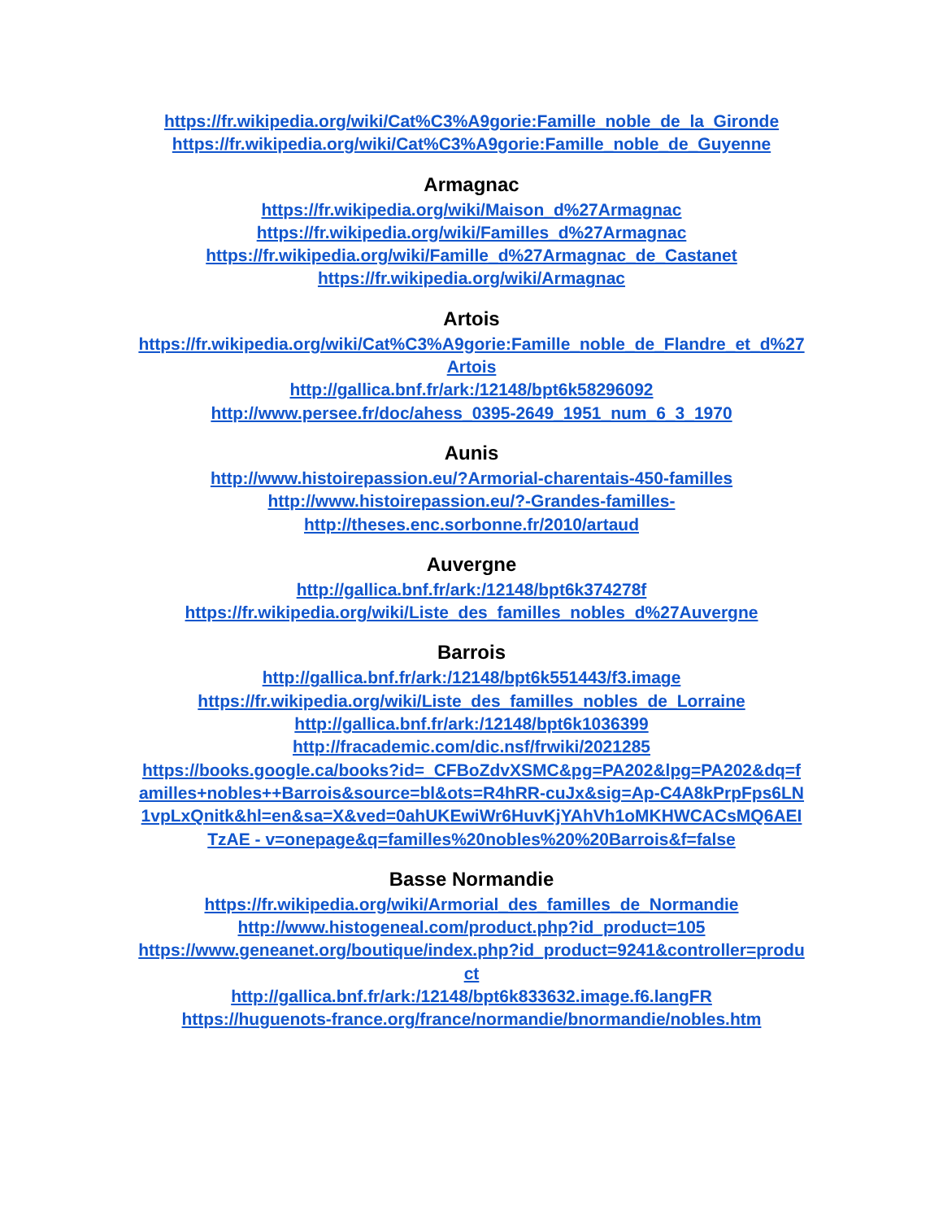https://fr.wikipedia.org/wiki/Cat%C3%A9gorie:Famille_noble_de_la_Gironde
https://fr.wikipedia.org/wiki/Cat%C3%A9gorie:Famille_noble_de_Guyenne
Armagnac
https://fr.wikipedia.org/wiki/Maison_d%27Armagnac
https://fr.wikipedia.org/wiki/Familles_d%27Armagnac
https://fr.wikipedia.org/wiki/Famille_d%27Armagnac_de_Castanet
https://fr.wikipedia.org/wiki/Armagnac
Artois
https://fr.wikipedia.org/wiki/Cat%C3%A9gorie:Famille_noble_de_Flandre_et_d%27Artois
http://gallica.bnf.fr/ark:/12148/bpt6k58296092
http://www.persee.fr/doc/ahess_0395-2649_1951_num_6_3_1970
Aunis
http://www.histoirepassion.eu/?Armorial-charentais-450-familles
http://www.histoirepassion.eu/?-Grandes-familles-
http://theses.enc.sorbonne.fr/2010/artaud
Auvergne
http://gallica.bnf.fr/ark:/12148/bpt6k374278f
https://fr.wikipedia.org/wiki/Liste_des_familles_nobles_d%27Auvergne
Barrois
http://gallica.bnf.fr/ark:/12148/bpt6k551443/f3.image
https://fr.wikipedia.org/wiki/Liste_des_familles_nobles_de_Lorraine
http://gallica.bnf.fr/ark:/12148/bpt6k1036399
http://fracademic.com/dic.nsf/frwiki/2021285
https://books.google.ca/books?id=_CFBoZdvXSMC&pg=PA202&lpg=PA202&dq=familles+nobles++Barrois&source=bl&ots=R4hRR-cuJx&sig=Ap-C4A8kPrpFps6LN1vpLxQnitk&hl=en&sa=X&ved=0ahUKEwiWr6HuvKjYAhVh1oMKHWCACsMQ6AEITzAE - v=onepage&q=familles%20nobles%20%20Barrois&f=false
Basse Normandie
https://fr.wikipedia.org/wiki/Armorial_des_familles_de_Normandie
http://www.histogeneal.com/product.php?id_product=105
https://www.geneanet.org/boutique/index.php?id_product=9241&controller=product
http://gallica.bnf.fr/ark:/12148/bpt6k833632.image.f6.langFR
https://huguenots-france.org/france/normandie/bnormandie/nobles.htm